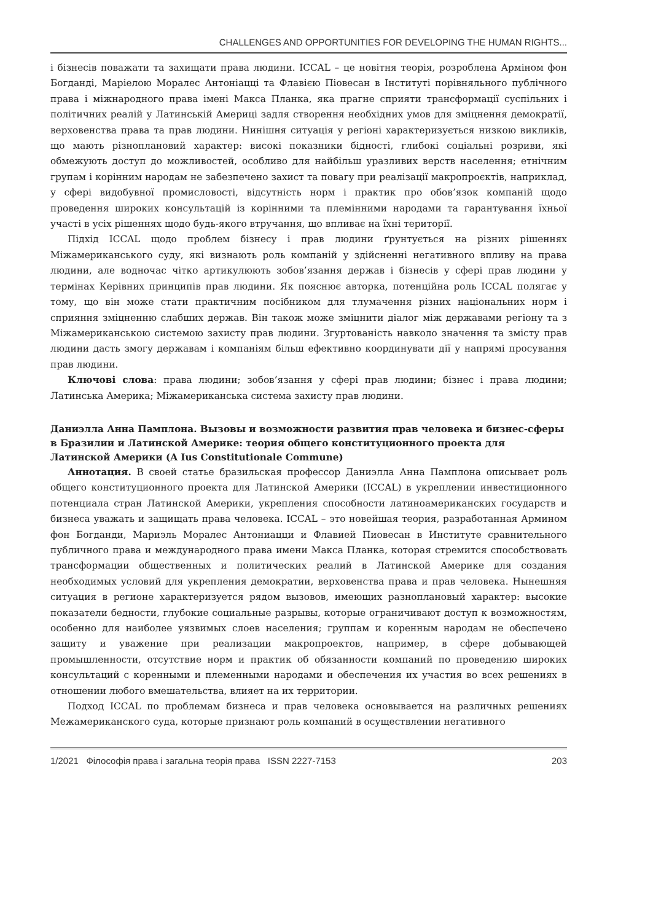CHALLENGES AND OPPORTUNITIES FOR DEVELOPING THE HUMAN RIGHTS...
і бізнесів поважати та захищати права людини. ICCAL – це новітня теорія, розроблена Арміном фон Богданді, Маріелою Моралес Антоніацці та Флавією Піовесан в Інституті порівняльного публічного права і міжнародного права імені Макса Планка, яка прагне сприяти трансформації суспільних і політичних реалій у Латинській Америці задля створення необхідних умов для зміцнення демократії, верховенства права та прав людини. Нинішня ситуація у регіоні характеризується низкою викликів, що мають різноплановий характер: високі показники бідності, глибокі соціальні розриви, які обмежують доступ до можливостей, особливо для найбільш уразливих верств населення; етнічним групам і корінним народам не забезпечено захист та повагу при реалізації макропроєктів, наприклад, у сфері видобувної промисловості, відсутність норм і практик про обов’язок компаній щодо проведення широких консультацій із корінними та племінними народами та гарантування їхньої участі в усіх рішеннях щодо будь-якого втручання, що впливає на їхні території.
Підхід ICCAL щодо проблем бізнесу і прав людини ґрунтується на різних рішеннях Міжамериканського суду, які визнають роль компаній у здійсненні негативного впливу на права людини, але водночас чітко артикулюють зобов’язання держав і бізнесів у сфері прав людини у термінах Керівних принципів прав людини. Як пояснює авторка, потенційна роль ICCAL полягає у тому, що він може стати практичним посібником для тлумачення різних національних норм і сприяння зміцненню слабших держав. Він також може зміцнити діалог між державами регіону та з Міжамериканською системою захисту прав людини. Згуртованість навколо значення та змісту прав людини дасть змогу державам і компаніям більш ефективно координувати дії у напрямі просування прав людини.
Ключові слова: права людини; зобов’язання у сфері прав людини; бізнес і права людини; Латинська Америка; Міжамериканська система захисту прав людини.
Даниэлла Анна Памплона. Вызовы и возможности развития прав человека и бизнес-сферы в Бразилии и Латинской Америке: теория общего конституционного проекта для Латинской Америки (A Ius Constitutionale Commune)
Аннотация. В своей статье бразильская профессор Даниэлла Анна Памплона описывает роль общего конституционного проекта для Латинской Америки (ICCAL) в укреплении инвестиционного потенциала стран Латинской Америки, укрепления способности латиноамериканских государств и бизнеса уважать и защищать права человека. ICCAL – это новейшая теория, разработанная Армином фон Богданди, Мариэль Моралес Антониацци и Флавией Пиовесан в Институте сравнительного публичного права и международного права имени Макса Планка, которая стремится способствовать трансформации общественных и политических реалий в Латинской Америке для создания необходимых условий для укрепления демократии, верховенства права и прав человека. Нынешняя ситуация в регионе характеризуется рядом вызовов, имеющих разноплановый характер: высокие показатели бедности, глубокие социальные разрывы, которые ограничивают доступ к возможностям, особенно для наиболее уязвимых слоев населения; группам и коренным народам не обеспечено защиту и уважение при реализации макропроектов, например, в сфере добывающей промышленности, отсутствие норм и практик об обязанности компаний по проведению широких консультаций с коренными и племенными народами и обеспечения их участия во всех решениях в отношении любого вмешательства, влияет на их территории.
Подход ICCAL по проблемам бизнеса и прав человека основывается на различных решениях Межамериканского суда, которые признают роль компаний в осуществлении негативного
1/2021 Філософія права і загальна теорія права ISSN 2227-7153 203